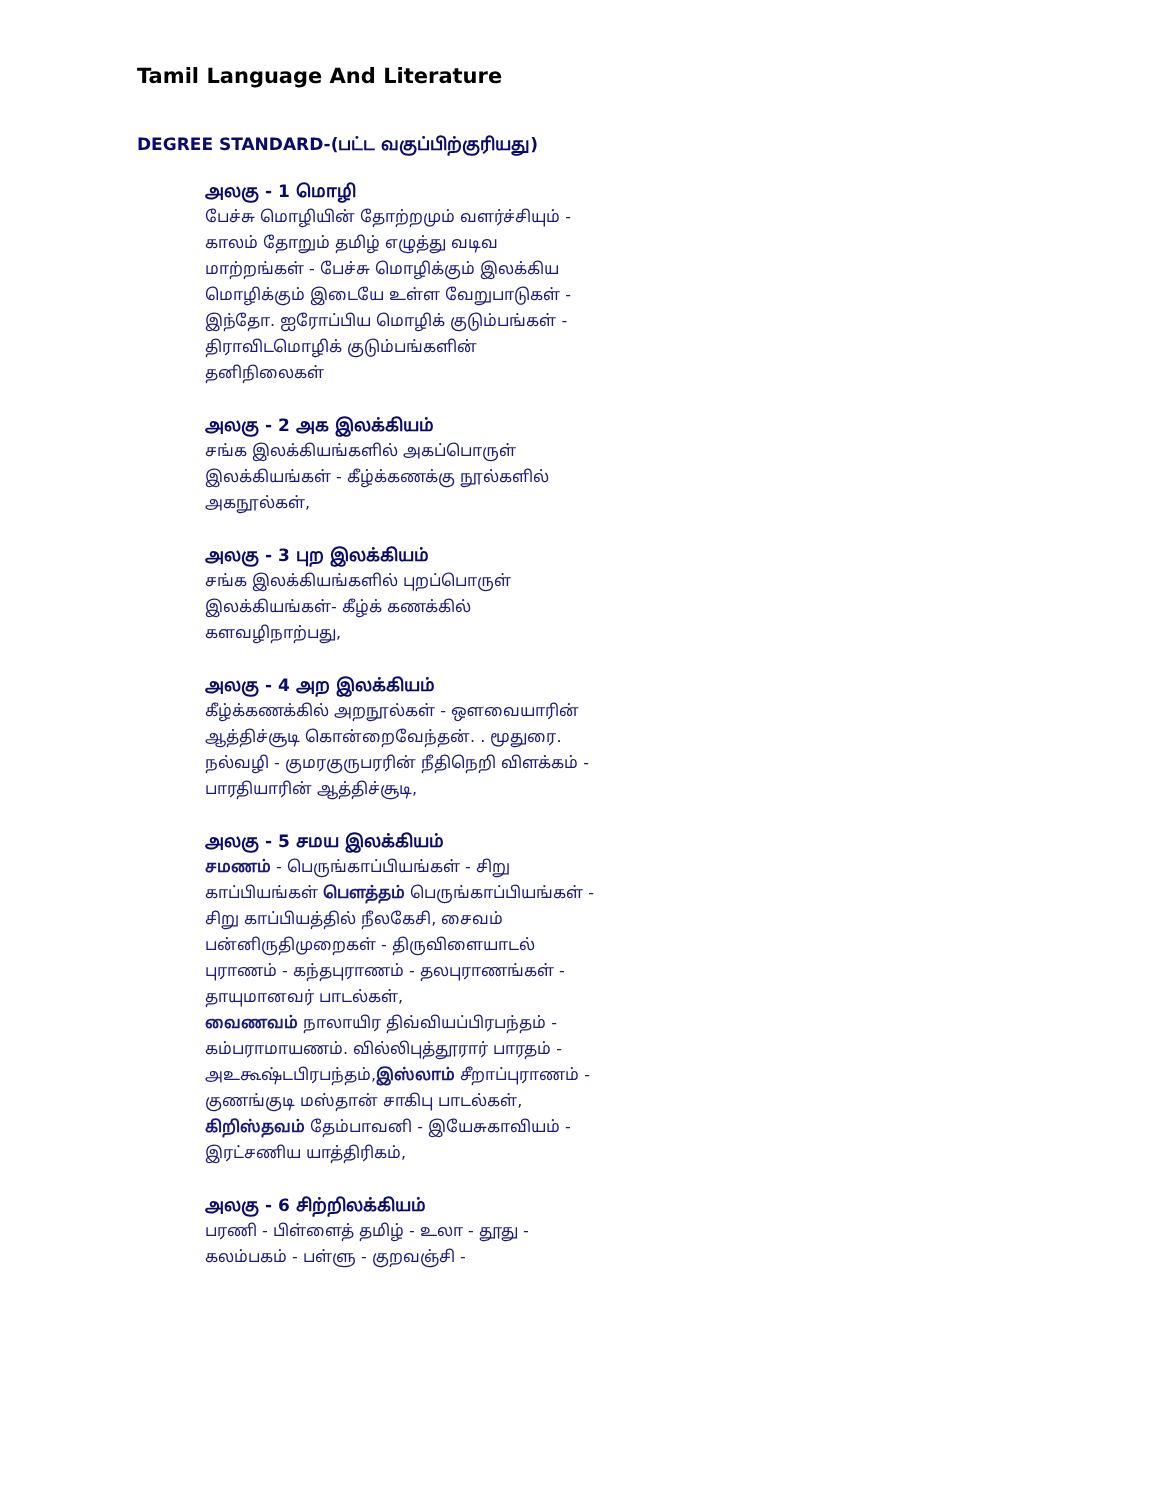Tamil Language And Literature
DEGREE STANDARD-(பட்ட வகுப்பிற்குரியது)
அலகு - 1 மொழி
பேச்சு மொழியின் தோற்றமும் வளர்ச்சியும் - காலம் தோறும் தமிழ் எழுத்து வடிவ மாற்றங்கள் - பேச்சு மொழிக்கும் இலக்கிய மொழிக்கும் இடையே உள்ள வேறுபாடுகள் - இந்தோ. ஐரோப்பிய மொழிக் குடும்பங்கள் - திராவிடமொழிக் குடும்பங்களின் தனிநிலைகள்
அலகு - 2 அக இலக்கியம்
சங்க இலக்கியங்களில் அகப்பொருள் இலக்கியங்கள் - கீழ்க்கணக்கு நூல்களில் அகநூல்கள்,
அலகு - 3 புற இலக்கியம்
சங்க இலக்கியங்களில் புறப்பொருள் இலக்கியங்கள்- கீழ்க் கணக்கில் களவழிநாற்பது,
அலகு - 4 அற இலக்கியம்
கீழ்க்கணக்கில் அறநூல்கள் - ஔவையாரின் ஆத்திச்சூடி கொன்றைவேந்தன். . மூதுரை. நல்வழி - குமரகுருபரரின் நீதிநெறி விளக்கம் - பாரதியாரின் ஆத்திச்சூடி,
அலகு - 5 சமய இலக்கியம்
சமணம் - பெருங்காப்பியங்கள் - சிறு காப்பியங்கள் பௌத்தம் பெருங்காப்பியங்கள் - சிறு காப்பியத்தில் நீலகேசி, சைவம் பன்னிருதிமுறைகள் - திருவிளையாடல் புராணம் - கந்தபுராணம் - தலபுராணங்கள் - தாயுமானவர் பாடல்கள்,
வைணவம் நாலாயிர திவ்வியப்பிரபந்தம் - கம்பராமாயணம். வில்லிபுத்தூரார் பாரதம் - அஉகூஷ்டபிரபந்தம்,இஸ்லாம் சீறாப்புராணம் - குணங்குடி மஸ்தான் சாகிபு பாடல்கள், கிறிஸ்தவம் தேம்பாவனி - இயேசுகாவியம் - இரட்சணிய யாத்திரிகம்,
அலகு - 6 சிற்றிலக்கியம்
பரணி - பிள்ளைத் தமிழ் - உலா - தூது - கலம்பகம் - பள்ளு - குறவஞ்சி -